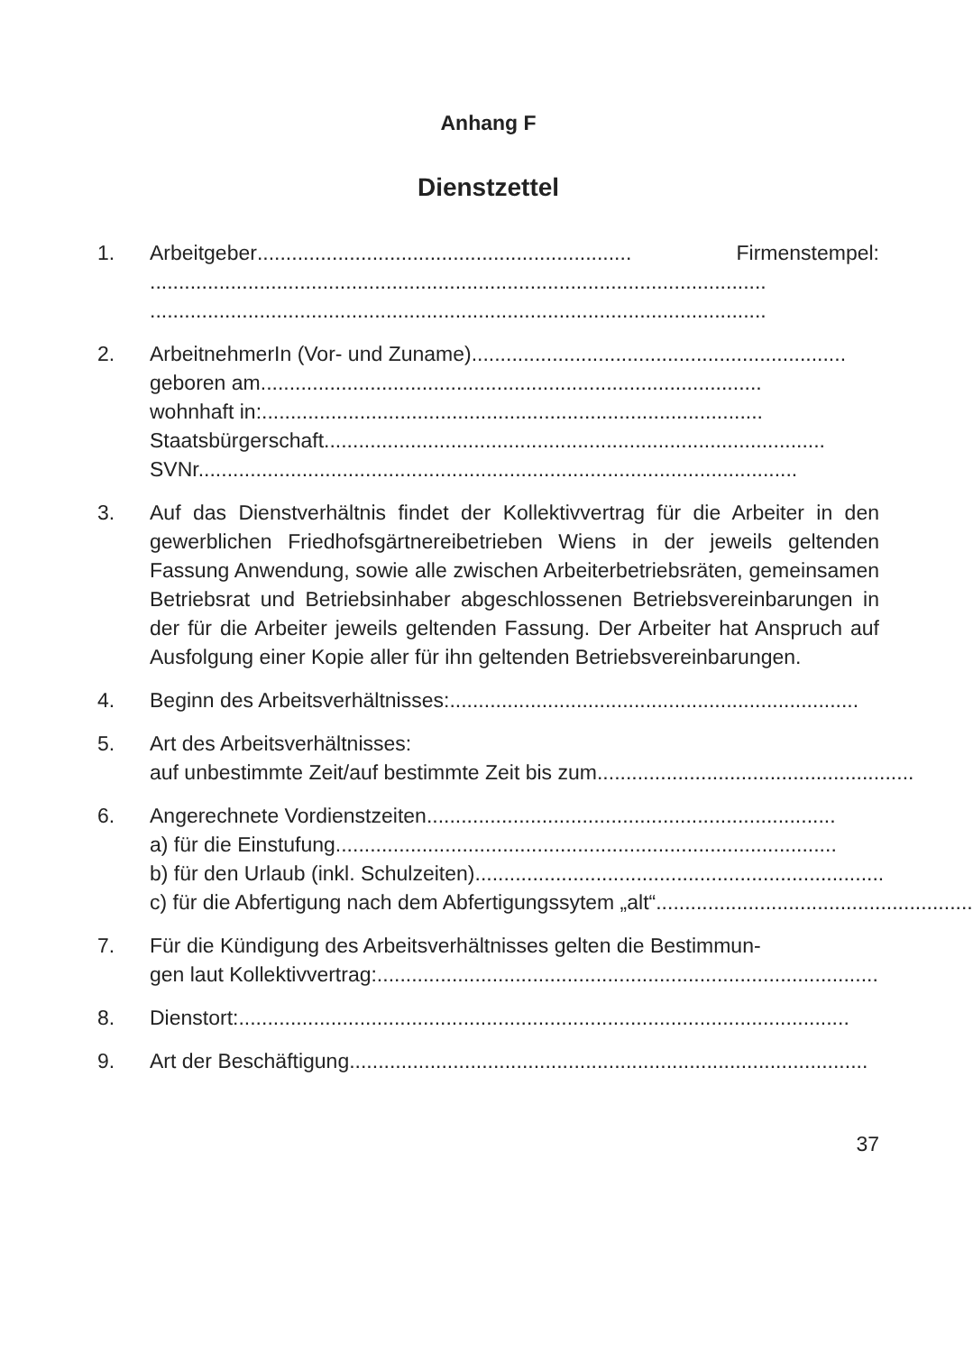Anhang F
Dienstzettel
1. Arbeitgeber................................................................. Firmenstempel:
...........................................................................................................
...........................................................................................................
2. ArbeitnehmerIn (Vor- und Zuname) .................................................................
geboren am .......................................................................................
wohnhaft in: .......................................................................................
Staatsbürgerschaft .......................................................................................
SVNr. .......................................................................................................
3. Auf das Dienstverhältnis findet der Kollektivvertrag für die Arbeiter in den gewerblichen Friedhofsgärtnereibetrieben Wiens in der jeweils geltenden Fassung Anwendung, sowie alle zwischen Arbeiterbetriebsräten, gemeinsamen Betriebsrat und Betriebsinhaber abgeschlossenen Betriebsvereinbarungen in der für die Arbeiter jeweils geltenden Fassung. Der Arbeiter hat Anspruch auf Ausfolgung einer Kopie aller für ihn geltenden Betriebsvereinbarungen.
4. Beginn des Arbeitsverhältnisses: .......................................................................
5. Art des Arbeitsverhältnisses:
auf unbestimmte Zeit/auf bestimmte Zeit bis zum .......................................................
6. Angerechnete Vordienstzeiten .......................................................................
a) für die Einstufung .......................................................................................
b) für den Urlaub (inkl. Schulzeiten) .......................................................................
c) für die Abfertigung nach dem Abfertigungssytem „alt“ .......................................................
7. Für die Kündigung des Arbeitsverhältnisses gelten die Bestimmun-
gen laut Kollektivvertrag: .......................................................................................
8. Dienstort: ..........................................................................................................
9. Art der Beschäftigung ..........................................................................................
37